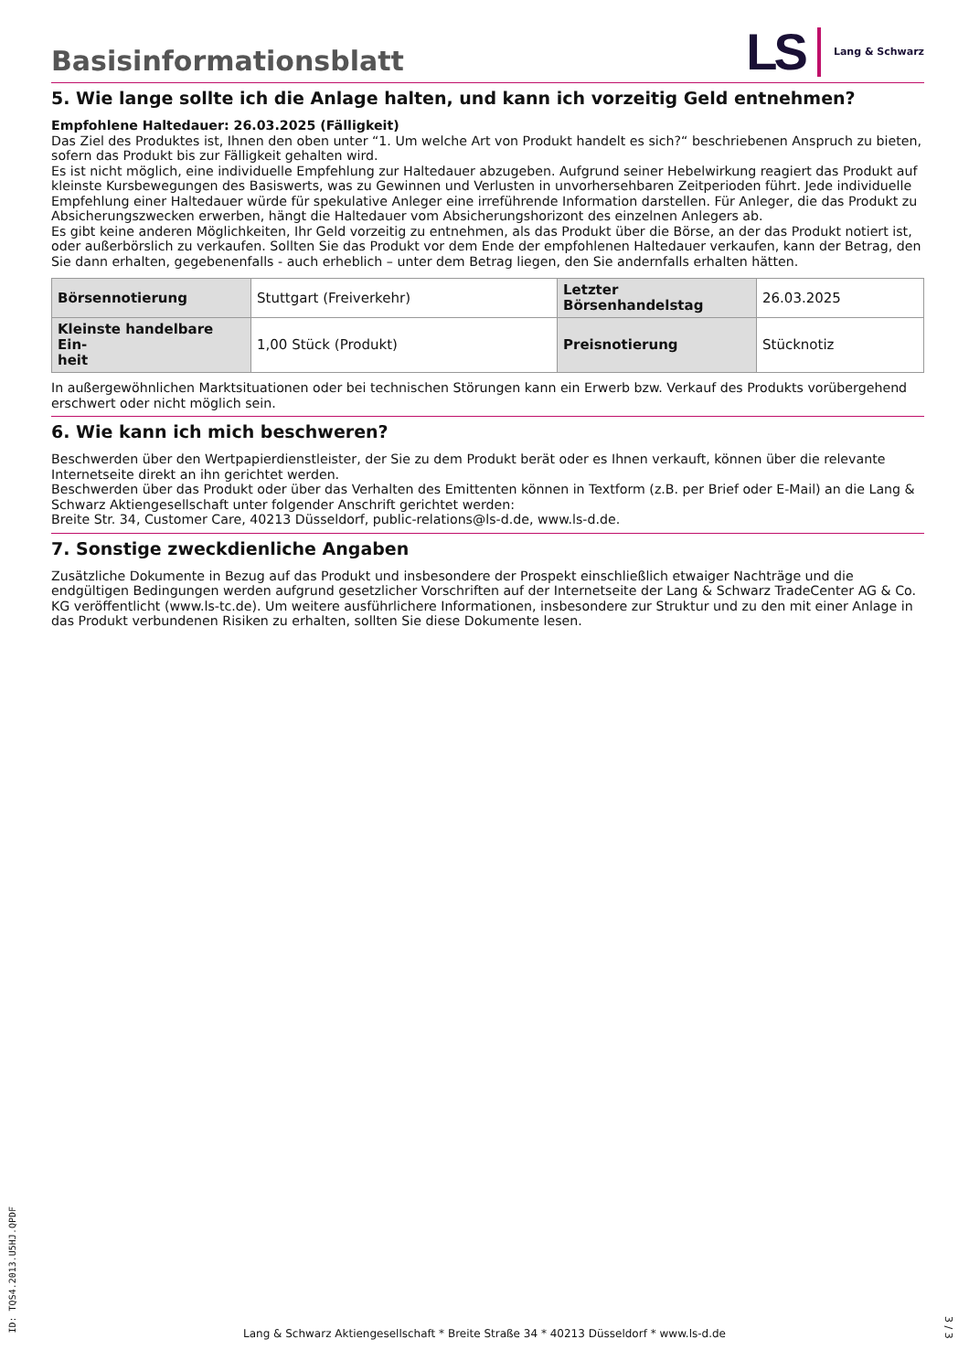Basisinformationsblatt
LS Lang & Schwarz
5. Wie lange sollte ich die Anlage halten, und kann ich vorzeitig Geld entnehmen?
Empfohlene Haltedauer: 26.03.2025 (Fälligkeit)
Das Ziel des Produktes ist, Ihnen den oben unter “1. Um welche Art von Produkt handelt es sich?“ beschriebenen Anspruch zu bieten, sofern das Produkt bis zur Fälligkeit gehalten wird.
Es ist nicht möglich, eine individuelle Empfehlung zur Haltedauer abzugeben. Aufgrund seiner Hebelwirkung reagiert das Produkt auf kleinste Kursbewegungen des Basiswerts, was zu Gewinnen und Verlusten in unvorhersehbaren Zeitperioden führt. Jede individuelle Empfehlung einer Haltedauer würde für spekulative Anleger eine irreführende Information darstellen. Für Anleger, die das Produkt zu Absicherungszwecken erwerben, hängt die Haltedauer vom Absicherungshorizont des einzelnen Anlegers ab.
Es gibt keine anderen Möglichkeiten, Ihr Geld vorzeitig zu entnehmen, als das Produkt über die Börse, an der das Produkt notiert ist, oder außerbörslich zu verkaufen. Sollten Sie das Produkt vor dem Ende der empfohlenen Haltedauer verkaufen, kann der Betrag, den Sie dann erhalten, gegebenenfalls - auch erheblich – unter dem Betrag liegen, den Sie andernfalls erhalten hätten.
| Börsennotierung | Stuttgart (Freiverkehr) | Letzter Börsenhandelstag | 26.03.2025 |
| Kleinste handelbare Ein- heit | 1,00 Stück (Produkt) | Preisnotierung | Stücknotiz |
In außergewöhnlichen Marktsituationen oder bei technischen Störungen kann ein Erwerb bzw. Verkauf des Produkts vorübergehend erschwert oder nicht möglich sein.
6. Wie kann ich mich beschweren?
Beschwerden über den Wertpapierdienstleister, der Sie zu dem Produkt berät oder es Ihnen verkauft, können über die relevante Internetseite direkt an ihn gerichtet werden.
Beschwerden über das Produkt oder über das Verhalten des Emittenten können in Textform (z.B. per Brief oder E-Mail) an die Lang & Schwarz Aktiengesellschaft unter folgender Anschrift gerichtet werden:
Breite Str. 34, Customer Care, 40213 Düsseldorf, public-relations@ls-d.de, www.ls-d.de.
7. Sonstige zweckdienliche Angaben
Zusätzliche Dokumente in Bezug auf das Produkt und insbesondere der Prospekt einschließlich etwaiger Nachträge und die endgültigen Bedingungen werden aufgrund gesetzlicher Vorschriften auf der Internetseite der Lang & Schwarz TradeCenter AG & Co. KG veröffentlicht (www.ls-tc.de). Um weitere ausführlichere Informationen, insbesondere zur Struktur und zu den mit einer Anlage in das Produkt verbundenen Risiken zu erhalten, sollten Sie diese Dokumente lesen.
ID: TQS4.2013.U5HJ.QPDF
Lang & Schwarz Aktiengesellschaft * Breite Straße 34 * 40213 Düsseldorf * www.ls-d.de
3 / 3